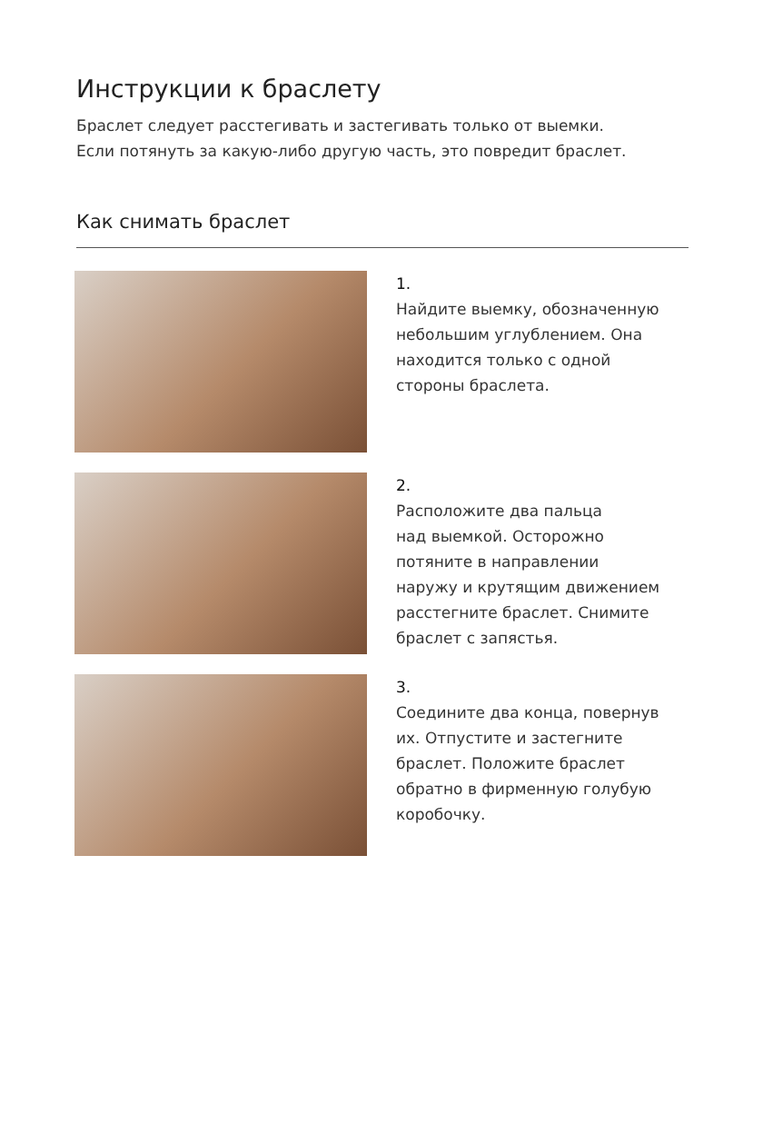Инструкции к браслету
Браслет следует расстегивать и застегивать только от выемки.
Если потянуть за какую-либо другую часть, это повредит браслет.
Как снимать браслет
1.
Найдите выемку, обозначенную
небольшим углублением. Она
находится только с одной
стороны браслета.
2.
Расположите два пальца
над выемкой. Осторожно
потяните в направлении
наружу и крутящим движением
расстегните браслет. Снимите
браслет с запястья.
3.
Соедините два конца, повернув
их. Отпустите и застегните
браслет. Положите браслет
обратно в фирменную голубую
коробочку.